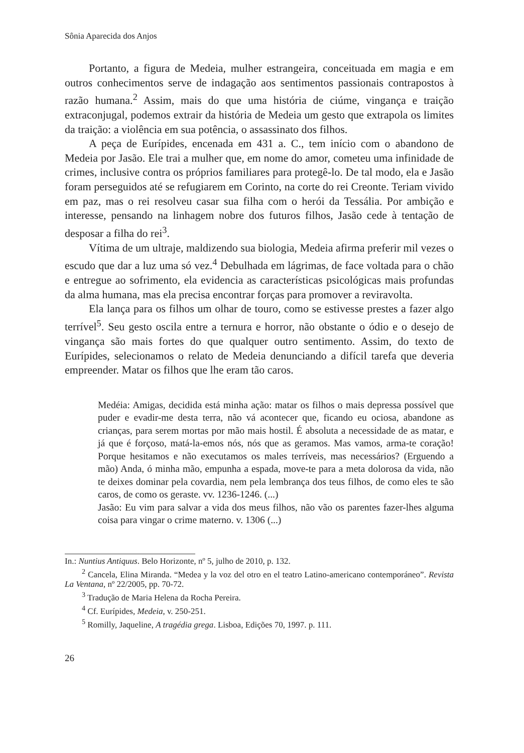Sônia Aparecida dos Anjos
Portanto, a figura de Medeia, mulher estrangeira, conceituada em magia e em outros conhecimentos serve de indagação aos sentimentos passionais contrapostos à razão humana.<sup>2</sup> Assim, mais do que uma história de ciúme, vingança e traição extraconjugal, podemos extrair da história de Medeia um gesto que extrapola os limites da traição: a violência em sua potência, o assassinato dos filhos.
A peça de Eurípides, encenada em 431 a. C., tem início com o abandono de Medeia por Jasão. Ele trai a mulher que, em nome do amor, cometeu uma infinidade de crimes, inclusive contra os próprios familiares para protegê-lo. De tal modo, ela e Jasão foram perseguidos até se refugiarem em Corinto, na corte do rei Creonte. Teriam vivido em paz, mas o rei resolveu casar sua filha com o herói da Tessália. Por ambição e interesse, pensando na linhagem nobre dos futuros filhos, Jasão cede à tentação de desposar a filha do rei<sup>3</sup>.
Vítima de um ultraje, maldizendo sua biologia, Medeia afirma preferir mil vezes o escudo que dar a luz uma só vez.<sup>4</sup> Debulhada em lágrimas, de face voltada para o chão e entregue ao sofrimento, ela evidencia as características psicológicas mais profundas da alma humana, mas ela precisa encontrar forças para promover a reviravolta.
Ela lança para os filhos um olhar de touro, como se estivesse prestes a fazer algo terrível<sup>5</sup>. Seu gesto oscila entre a ternura e horror, não obstante o ódio e o desejo de vingança são mais fortes do que qualquer outro sentimento. Assim, do texto de Eurípides, selecionamos o relato de Medeia denunciando a difícil tarefa que deveria empreender. Matar os filhos que lhe eram tão caros.
Medéia: Amigas, decidida está minha ação: matar os filhos o mais depressa possível que puder e evadir-me desta terra, não vá acontecer que, ficando eu ociosa, abandone as crianças, para serem mortas por mão mais hostil. É absoluta a necessidade de as matar, e já que é forçoso, matá-la-emos nós, nós que as geramos. Mas vamos, arma-te coração! Porque hesitamos e não executamos os males terríveis, mas necessários? (Erguendo a mão) Anda, ó minha mão, empunha a espada, move-te para a meta dolorosa da vida, não te deixes dominar pela covardia, nem pela lembrança dos teus filhos, de como eles te são caros, de como os geraste. vv. 1236-1246. (...)
Jasão: Eu vim para salvar a vida dos meus filhos, não vão os parentes fazer-lhes alguma coisa para vingar o crime materno. v. 1306 (...)
In.: Nuntius Antiquus. Belo Horizonte, nº 5, julho de 2010, p. 132.
<sup>2</sup> Cancela, Elina Miranda. “Medea y la voz del otro en el teatro Latino-americano contemporáneo”. Revista La Ventana, nº 22/2005, pp. 70-72.
<sup>3</sup> Tradução de Maria Helena da Rocha Pereira.
<sup>4</sup> Cf. Eurípides, Medeia, v. 250-251.
<sup>5</sup> Romilly, Jaqueline, A tragédia grega. Lisboa, Edições 70, 1997. p. 111.
26